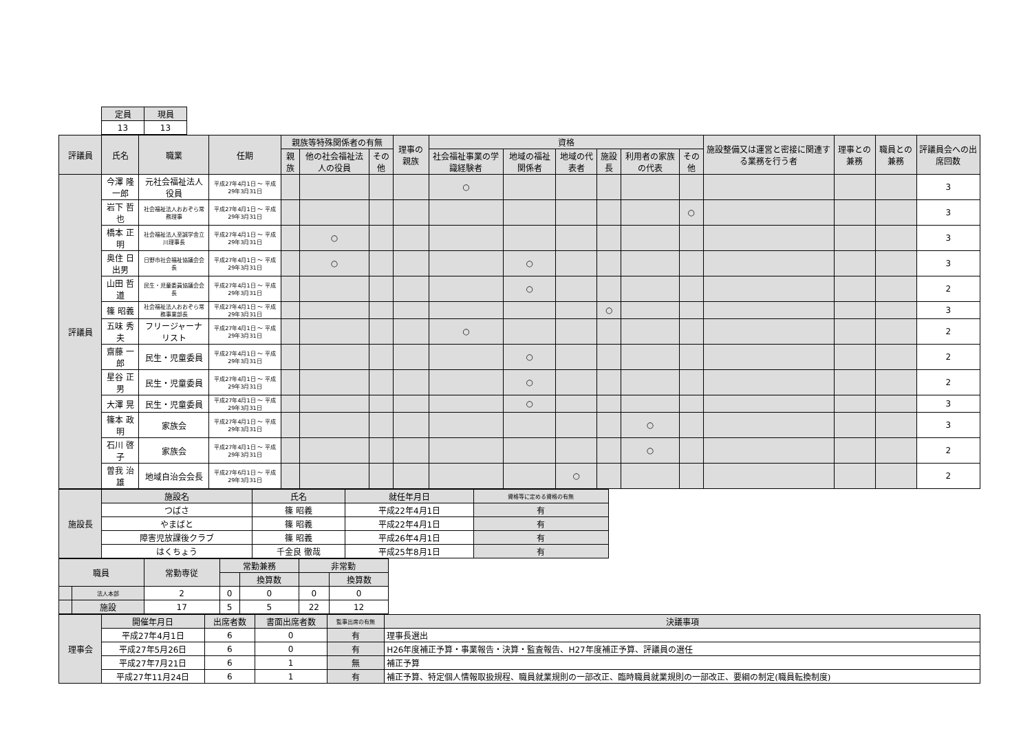| 定員 | 現員 |
| --- | --- |
| 13 | 13 |
| 評議員 | 氏名 | 職業 | 任期 | 親族等特殊関係者の有無 | | | 理事の親族 | 資格 | | | | | | 施設整備又は運営と密接に関連する業務を行う者 | 理事との兼務 | 職員との兼務 | 評議員会への出席回数 |
| --- | --- | --- | --- | --- | --- | --- | --- | --- | --- | --- | --- | --- | --- | --- | --- | --- | --- |
| | | | | 親族 | 他の社会福祉法人の役員 | その他 | | 社会福祉事業の学識経験者 | 地域の福祉関係者 | 地域の代表者 | 施設長 | 利用者の家族の代表 | その他 | | | | |
| 評議員 | 今澤 隆一郎 | 元社会福祉法人役員 | 平成27年4月1日 ～ 平成29年3月31日 | | | | | ○ | | | | | | | | | 3 |
| | 岩下 哲也 | 社会福祉法人おおぞら常務理事 | 平成27年4月1日 ～ 平成29年3月31日 | | | | | | | | | | ○ | | | | 3 |
| | 橋本 正明 | 社会福祉法人至誠学舎立川理事長 | 平成27年4月1日 ～ 平成29年3月31日 | | ○ | | | | | | | | | | | | 3 |
| | 奥住 日出男 | 日野市社会福祉協議会会長 | 平成27年4月1日 ～ 平成29年3月31日 | | ○ | | | | ○ | | | | | | | | 3 |
| | 山田 哲道 | 民生・児童委員協議会会長 | 平成27年4月1日 ～ 平成29年3月31日 | | | | | | ○ | | | | | | | | 2 |
| | 篠 昭義 | 社会福祉法人おおぞら常務事業部長 | 平成27年4月1日 ～ 平成29年3月31日 | | | | | | | | ○ | | | | | | 3 |
| | 五味 秀夫 | フリージャーナリスト | 平成27年4月1日 ～ 平成29年3月31日 | | | | | ○ | | | | | | | | | 2 |
| | 齋藤 一郎 | 民生・児童委員 | 平成27年4月1日 ～ 平成29年3月31日 | | | | | | ○ | | | | | | | | 2 |
| | 星谷 正男 | 民生・児童委員 | 平成27年4月1日 ～ 平成29年3月31日 | | | | | | ○ | | | | | | | | 2 |
| | 大澤 晃 | 民生・児童委員 | 平成27年4月1日 ～ 平成29年3月31日 | | | | | | ○ | | | | | | | | 3 |
| | 篠本 政明 | 家族会 | 平成27年4月1日 ～ 平成29年3月31日 | | | | | | | | | ○ | | | | | 3 |
| | 石川 啓子 | 家族会 | 平成27年4月1日 ～ 平成29年3月31日 | | | | | | | | | ○ | | | | | 2 |
| | 曽我 治雄 | 地域自治会会長 | 平成27年6月1日 ～ 平成29年3月31日 | | | | | | | ○ | | | | | | | 2 |
| 施設長 | 施設名 | 氏名 | 就任年月日 | 資格等に定める資格の有無 |
| | つばさ | 篠 昭義 | 平成22年4月1日 | 有 |
| | やまばと | 篠 昭義 | 平成22年4月1日 | 有 |
| | 障害児放課後クラブ | 篠 昭義 | 平成26年4月1日 | 有 |
| | はくちょう | 千金良 徹哉 | 平成25年8月1日 | 有 |
| 職員 | | 常勤専従 | 常勤兼務 | | 非常勤 | |
| | | | | 換算数 | | 換算数 |
| | 法人本部 | 2 | 0 | 0 | 0 | 0 |
| | 施設 | 17 | 5 | 5 | 22 | 12 |
| 理事会 | 開催年月日 | 出席者数 | 書面出席者数 | 監事出席の有無 | 決議事項 |
| | 平成27年4月1日 | 6 | 0 | 有 | 理事長選出 |
| | 平成27年5月26日 | 6 | 0 | 有 | H26年度補正予算・事業報告・決算・監査報告、H27年度補正予算、評議員の選任 |
| | 平成27年7月21日 | 6 | 1 | 無 | 補正予算 |
| | 平成27年11月24日 | 6 | 1 | 有 | 補正予算、特定個人情報取扱規程、職員就業規則の一部改正、臨時職員就業規則の一部改正、要綱の制定(職員転換制度) |